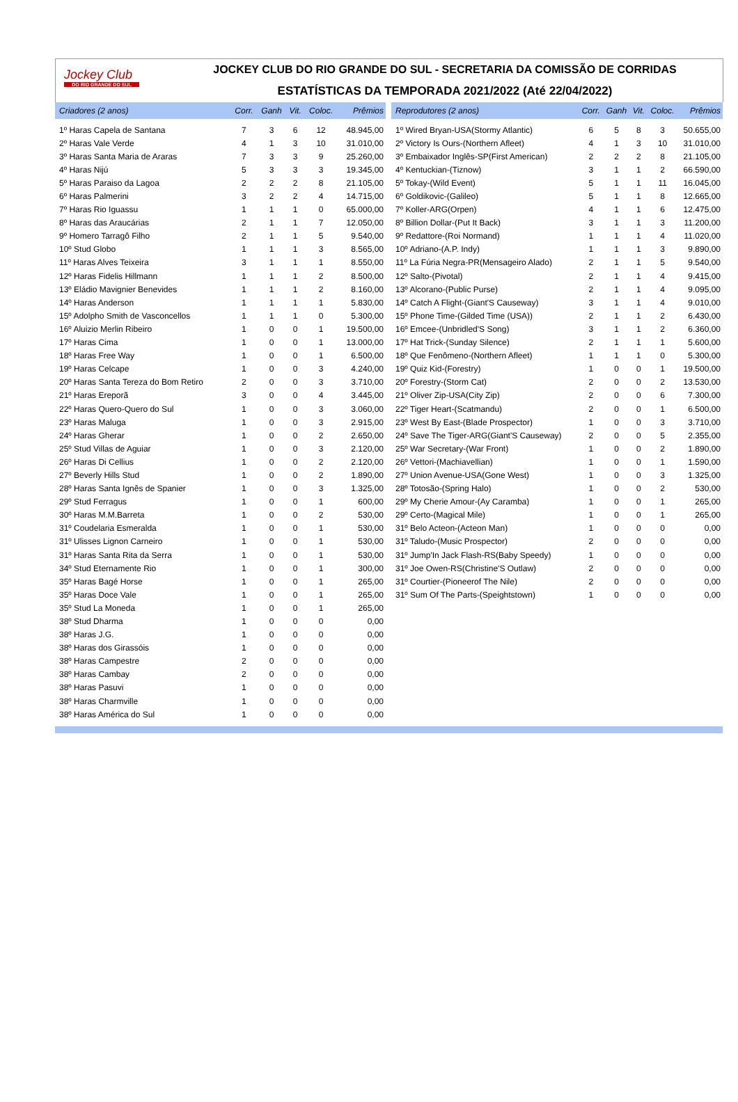Jockey Club
DO RIO GRANDE DO SUL
JOCKEY CLUB DO RIO GRANDE DO SUL - SECRETARIA DA COMISSÃO DE CORRIDAS
ESTATÍSTICAS DA TEMPORADA 2021/2022 (Até 22/04/2022)
| Criadores (2 anos) | Corr. | Ganh | Vit. | Coloc. | Prêmios |
| --- | --- | --- | --- | --- | --- |
| 1º Haras Capela de Santana | 7 | 3 | 6 | 12 | 48.945,00 |
| 2º Haras Vale Verde | 4 | 1 | 3 | 10 | 31.010,00 |
| 3º Haras Santa Maria de Araras | 7 | 3 | 3 | 9 | 25.260,00 |
| 4º Haras Nijú | 5 | 3 | 3 | 3 | 19.345,00 |
| 5º Haras Paraiso da Lagoa | 2 | 2 | 2 | 8 | 21.105,00 |
| 6º Haras Palmerini | 3 | 2 | 2 | 4 | 14.715,00 |
| 7º Haras Rio Iguassu | 1 | 1 | 1 | 0 | 65.000,00 |
| 8º Haras das Araucárias | 2 | 1 | 1 | 7 | 12.050,00 |
| 9º Homero Tarragô Filho | 2 | 1 | 1 | 5 | 9.540,00 |
| 10º Stud Globo | 1 | 1 | 1 | 3 | 8.565,00 |
| 11º Haras Alves Teixeira | 3 | 1 | 1 | 1 | 8.550,00 |
| 12º Haras Fidelis Hillmann | 1 | 1 | 1 | 2 | 8.500,00 |
| 13º Eládio Mavignier Benevides | 1 | 1 | 1 | 2 | 8.160,00 |
| 14º Haras Anderson | 1 | 1 | 1 | 1 | 5.830,00 |
| 15º Adolpho Smith de Vasconcellos | 1 | 1 | 1 | 0 | 5.300,00 |
| 16º Aluizio Merlin Ribeiro | 1 | 0 | 0 | 1 | 19.500,00 |
| 17º Haras Cima | 1 | 0 | 0 | 1 | 13.000,00 |
| 18º Haras Free Way | 1 | 0 | 0 | 1 | 6.500,00 |
| 19º Haras Celcape | 1 | 0 | 0 | 3 | 4.240,00 |
| 20º Haras Santa Tereza do Bom Retiro | 2 | 0 | 0 | 3 | 3.710,00 |
| 21º Haras Ereporã | 3 | 0 | 0 | 4 | 3.445,00 |
| 22º Haras Quero-Quero do Sul | 1 | 0 | 0 | 3 | 3.060,00 |
| 23º Haras Maluga | 1 | 0 | 0 | 3 | 2.915,00 |
| 24º Haras Gherar | 1 | 0 | 0 | 2 | 2.650,00 |
| 25º Stud Villas de Aguiar | 1 | 0 | 0 | 3 | 2.120,00 |
| 26º Haras Di Cellius | 1 | 0 | 0 | 2 | 2.120,00 |
| 27º Beverly Hills Stud | 1 | 0 | 0 | 2 | 1.890,00 |
| 28º Haras Santa Ignês de Spanier | 1 | 0 | 0 | 3 | 1.325,00 |
| 29º Stud Ferragus | 1 | 0 | 0 | 1 | 600,00 |
| 30º Haras M.M.Barreta | 1 | 0 | 0 | 2 | 530,00 |
| 31º Coudelaria Esmeralda | 1 | 0 | 0 | 1 | 530,00 |
| 31º Ulisses Lignon Carneiro | 1 | 0 | 0 | 1 | 530,00 |
| 31º Haras Santa Rita da Serra | 1 | 0 | 0 | 1 | 530,00 |
| 34º Stud Eternamente Rio | 1 | 0 | 0 | 1 | 300,00 |
| 35º Haras Bagé Horse | 1 | 0 | 0 | 1 | 265,00 |
| 35º Haras Doce Vale | 1 | 0 | 0 | 1 | 265,00 |
| 35º Stud La Moneda | 1 | 0 | 0 | 1 | 265,00 |
| 38º Stud Dharma | 1 | 0 | 0 | 0 | 0,00 |
| 38º Haras J.G. | 1 | 0 | 0 | 0 | 0,00 |
| 38º Haras dos Girassóis | 1 | 0 | 0 | 0 | 0,00 |
| 38º Haras Campestre | 2 | 0 | 0 | 0 | 0,00 |
| 38º Haras Cambay | 2 | 0 | 0 | 0 | 0,00 |
| 38º Haras Pasuvi | 1 | 0 | 0 | 0 | 0,00 |
| 38º Haras Charmville | 1 | 0 | 0 | 0 | 0,00 |
| 38º Haras América do Sul | 1 | 0 | 0 | 0 | 0,00 |
| Reprodutores (2 anos) | Corr. | Ganh | Vit. | Coloc. | Prêmios |
| --- | --- | --- | --- | --- | --- |
| 1º Wired Bryan-USA(Stormy Atlantic) | 6 | 5 | 8 | 3 | 50.655,00 |
| 2º Victory Is Ours-(Northern Afleet) | 4 | 1 | 3 | 10 | 31.010,00 |
| 3º Embaixador Inglês-SP(First American) | 2 | 2 | 2 | 8 | 21.105,00 |
| 4º Kentuckian-(Tiznow) | 3 | 1 | 1 | 2 | 66.590,00 |
| 5º Tokay-(Wild Event) | 5 | 1 | 1 | 11 | 16.045,00 |
| 6º Goldikovic-(Galileo) | 5 | 1 | 1 | 8 | 12.665,00 |
| 7º Koller-ARG(Orpen) | 4 | 1 | 1 | 6 | 12.475,00 |
| 8º Billion Dollar-(Put It Back) | 3 | 1 | 1 | 3 | 11.200,00 |
| 9º Redattore-(Roi Normand) | 1 | 1 | 1 | 4 | 11.020,00 |
| 10º Adriano-(A.P. Indy) | 1 | 1 | 1 | 3 | 9.890,00 |
| 11º La Fúria Negra-PR(Mensageiro Alado) | 2 | 1 | 1 | 5 | 9.540,00 |
| 12º Salto-(Pivotal) | 2 | 1 | 1 | 4 | 9.415,00 |
| 13º Alcorano-(Public Purse) | 2 | 1 | 1 | 4 | 9.095,00 |
| 14º Catch A Flight-(Giant'S Causeway) | 3 | 1 | 1 | 4 | 9.010,00 |
| 15º Phone Time-(Gilded Time (USA)) | 2 | 1 | 1 | 2 | 6.430,00 |
| 16º Emcee-(Unbridled'S Song) | 3 | 1 | 1 | 2 | 6.360,00 |
| 17º Hat Trick-(Sunday Silence) | 2 | 1 | 1 | 1 | 5.600,00 |
| 18º Que Fenômeno-(Northern Afleet) | 1 | 1 | 1 | 0 | 5.300,00 |
| 19º Quiz Kid-(Forestry) | 1 | 0 | 0 | 1 | 19.500,00 |
| 20º Forestry-(Storm Cat) | 2 | 0 | 0 | 2 | 13.530,00 |
| 21º Oliver Zip-USA(City Zip) | 2 | 0 | 0 | 6 | 7.300,00 |
| 22º Tiger Heart-(Scatmandu) | 2 | 0 | 0 | 1 | 6.500,00 |
| 23º West By East-(Blade Prospector) | 1 | 0 | 0 | 3 | 3.710,00 |
| 24º Save The Tiger-ARG(Giant'S Causeway) | 2 | 0 | 0 | 5 | 2.355,00 |
| 25º War Secretary-(War Front) | 1 | 0 | 0 | 2 | 1.890,00 |
| 26º Vettori-(Machiavellian) | 1 | 0 | 0 | 1 | 1.590,00 |
| 27º Union Avenue-USA(Gone West) | 1 | 0 | 0 | 3 | 1.325,00 |
| 28º Totosão-(Spring Halo) | 1 | 0 | 0 | 2 | 530,00 |
| 29º My Cherie Amour-(Ay Caramba) | 1 | 0 | 0 | 1 | 265,00 |
| 29º Certo-(Magical Mile) | 1 | 0 | 0 | 1 | 265,00 |
| 31º Belo Acteon-(Acteon Man) | 1 | 0 | 0 | 0 | 0,00 |
| 31º Taludo-(Music Prospector) | 2 | 0 | 0 | 0 | 0,00 |
| 31º Jump'In Jack Flash-RS(Baby Speedy) | 1 | 0 | 0 | 0 | 0,00 |
| 31º Joe Owen-RS(Christine'S Outlaw) | 2 | 0 | 0 | 0 | 0,00 |
| 31º Courtier-(Pioneerof The Nile) | 2 | 0 | 0 | 0 | 0,00 |
| 31º Sum Of The Parts-(Speightstown) | 1 | 0 | 0 | 0 | 0,00 |